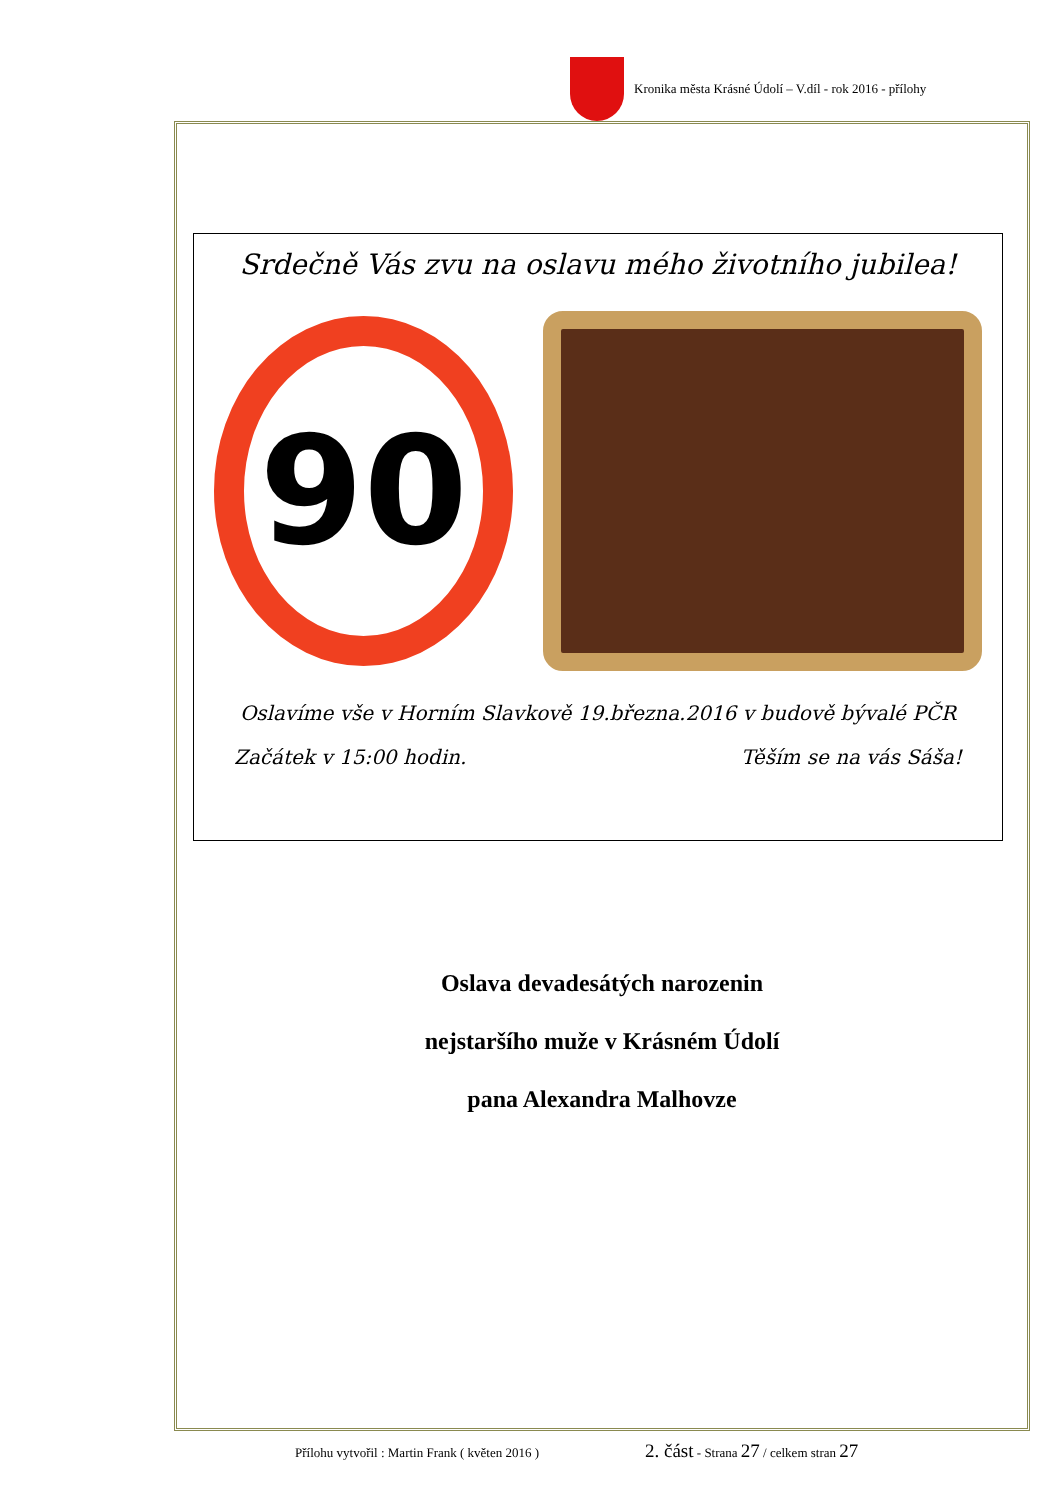Kronika města Krásné Údolí – V.díl - rok 2016 - přílohy
Srdečně Vás zvu na oslavu mého životního jubilea!
90
Oslavíme vše v Horním Slavkově 19.března.2016 v budově bývalé PČR
Začátek v 15:00 hodin. Těším se na vás Sáša!
Oslava devadesátých narozenin
nejstaršího muže v Krásném Údolí
pana Alexandra Malhovze
Přílohu vytvořil : Martin Frank ( květen 2016 )
2. část - Strana 27 / celkem stran 27